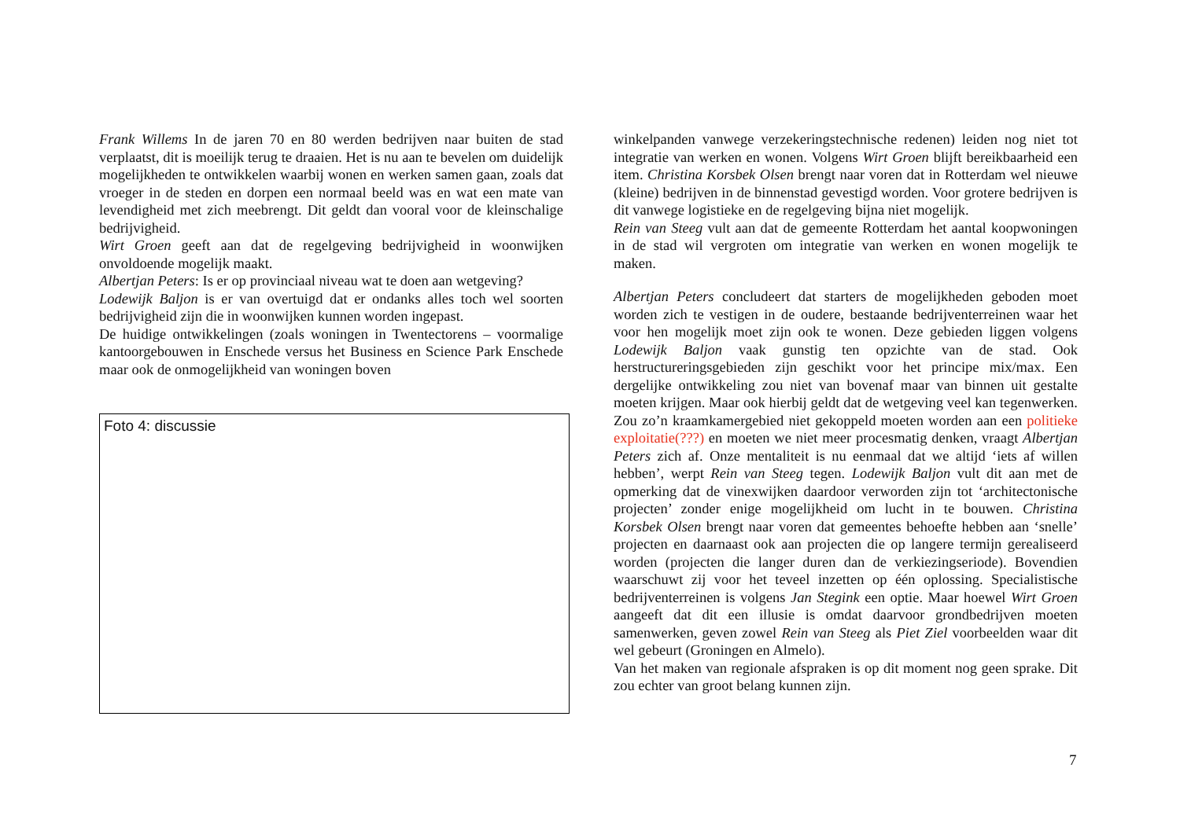Frank Willems In de jaren 70 en 80 werden bedrijven naar buiten de stad verplaatst, dit is moeilijk terug te draaien. Het is nu aan te bevelen om duidelijk mogelijkheden te ontwikkelen waarbij wonen en werken samen gaan, zoals dat vroeger in de steden en dorpen een normaal beeld was en wat een mate van levendigheid met zich meebrengt. Dit geldt dan vooral voor de kleinschalige bedrijvigheid.
Wirt Groen geeft aan dat de regelgeving bedrijvigheid in woonwijken onvoldoende mogelijk maakt.
Albertjan Peters: Is er op provinciaal niveau wat te doen aan wetgeving?
Lodewijk Baljon is er van overtuigd dat er ondanks alles toch wel soorten bedrijvigheid zijn die in woonwijken kunnen worden ingepast.
De huidige ontwikkelingen (zoals woningen in Twentectorens – voormalige kantoorgebouwen in Enschede versus het Business en Science Park Enschede maar ook de onmogelijkheid van woningen boven
Foto 4: discussie
winkelpanden vanwege verzekeringstechnische redenen) leiden nog niet tot integratie van werken en wonen. Volgens Wirt Groen blijft bereikbaarheid een item. Christina Korsbek Olsen brengt naar voren dat in Rotterdam wel nieuwe (kleine) bedrijven in de binnenstad gevestigd worden. Voor grotere bedrijven is dit vanwege logistieke en de regelgeving bijna niet mogelijk.
Rein van Steeg vult aan dat de gemeente Rotterdam het aantal koopwoningen in de stad wil vergroten om integratie van werken en wonen mogelijk te maken.
Albertjan Peters concludeert dat starters de mogelijkheden geboden moet worden zich te vestigen in de oudere, bestaande bedrijventerreinen waar het voor hen mogelijk moet zijn ook te wonen. Deze gebieden liggen volgens Lodewijk Baljon vaak gunstig ten opzichte van de stad. Ook herstructureringsgebieden zijn geschikt voor het principe mix/max. Een dergelijke ontwikkeling zou niet van bovenaf maar van binnen uit gestalte moeten krijgen. Maar ook hierbij geldt dat de wetgeving veel kan tegenwerken. Zou zo’n kraamkamergebied niet gekoppeld moeten worden aan een politieke exploitatie(???) en moeten we niet meer procesmatig denken, vraagt Albertjan Peters zich af. Onze mentaliteit is nu eenmaal dat we altijd ‘iets af willen hebben’, werpt Rein van Steeg tegen. Lodewijk Baljon vult dit aan met de opmerking dat de vinexwijken daardoor verworden zijn tot ‘architectonische projecten’ zonder enige mogelijkheid om lucht in te bouwen. Christina Korsbek Olsen brengt naar voren dat gemeentes behoefte hebben aan ‘snelle’ projecten en daarnaast ook aan projecten die op langere termijn gerealiseerd worden (projecten die langer duren dan de verkiezingseriode). Bovendien waarschuwt zij voor het teveel inzetten op één oplossing. Specialistische bedrijventerreinen is volgens Jan Stegink een optie. Maar hoewel Wirt Groen aangeeft dat dit een illusie is omdat daarvoor grondbedrijven moeten samenwerken, geven zowel Rein van Steeg als Piet Ziel voorbeelden waar dit wel gebeurt (Groningen en Almelo).
Van het maken van regionale afspraken is op dit moment nog geen sprake. Dit zou echter van groot belang kunnen zijn.
7